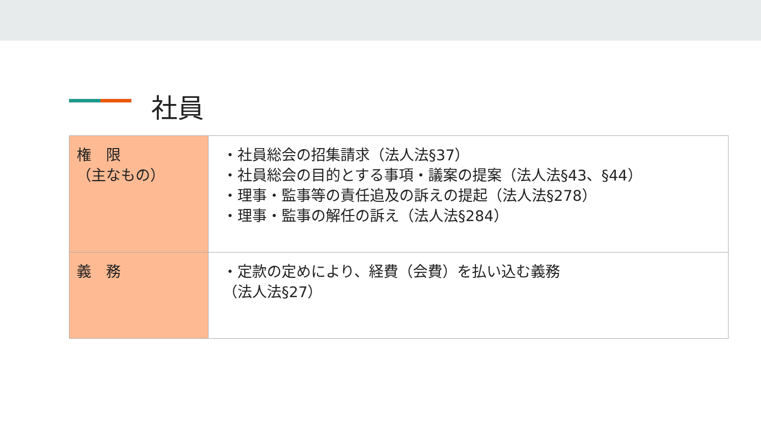社員
| 権 限 （主なもの） | ・社員総会の招集請求（法人法§37） ・社員総会の目的とする事項・議案の提案（法人法§43、§44） ・理事・監事等の責任追及の訴えの提起（法人法§278） ・理事・監事の解任の訴え（法人法§284） |
| 義 務 | ・定款の定めにより、経費（会費）を払い込む義務 （法人法§27） |